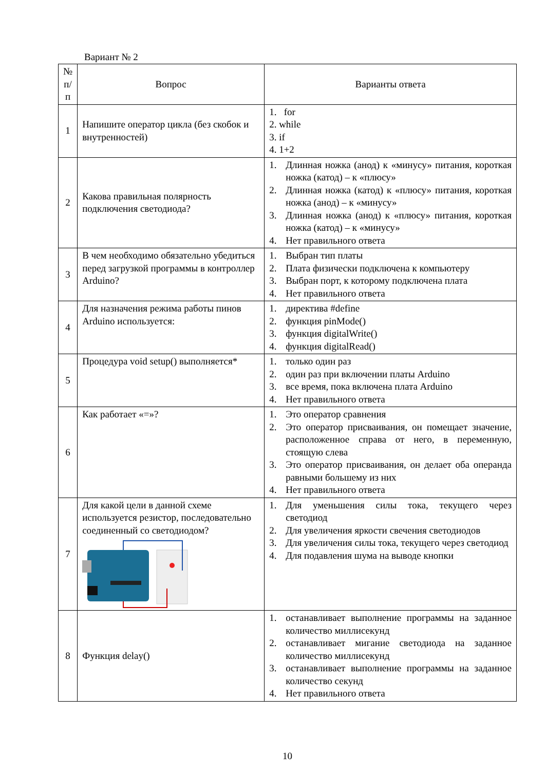Вариант № 2
| № п/п | Вопрос | Варианты ответа |
| --- | --- | --- |
| 1 | Напишите оператор цикла (без скобок и внутренностей) | 1. for 2. while 3. if 4. 1+2 |
| 2 | Какова правильная полярность подключения светодиода? | 1. Длинная ножка (анод) к «минусу» питания, короткая ножка (катод) – к «плюсу» 2. Длинная ножка (катод) к «плюсу» питания, короткая ножка (анод) – к «минусу» 3. Длинная ножка (анод) к «плюсу» питания, короткая ножка (катод) – к «минусу» 4. Нет правильного ответа |
| 3 | В чем необходимо обязательно убедиться перед загрузкой программы в контроллер Arduino? | 1. Выбран тип платы 2. Плата физически подключена к компьютеру 3. Выбран порт, к которому подключена плата 4. Нет правильного ответа |
| 4 | Для назначения режима работы пинов Arduino используется: | 1. директива #define 2. функция pinMode() 3. функция digitalWrite() 4. функция digitalRead() |
| 5 | Процедура void setup() выполняется* | 1. только один раз 2. один раз при включении платы Arduino 3. все время, пока включена плата Arduino 4. Нет правильного ответа |
| 6 | Как работает «=»? | 1. Это оператор сравнения 2. Это оператор присваивания, он помещает значение, расположенное справа от него, в переменную, стоящую слева 3. Это оператор присваивания, он делает оба операнда равными большему из них 4. Нет правильного ответа |
| 7 | Для какой цели в данной схеме используется резистор, последовательно соединенный со светодиодом? | 1. Для уменьшения силы тока, текущего через светодиод 2. Для увеличения яркости свечения светодиодов 3. Для увеличения силы тока, текущего через светодиод 4. Для подавления шума на выводе кнопки |
| 8 | Функция delay() | 1. останавливает выполнение программы на заданное количество миллисекунд 2. останавливает мигание светодиода на заданное количество миллисекунд 3. останавливает выполнение программы на заданное количество секунд 4. Нет правильного ответа |
10